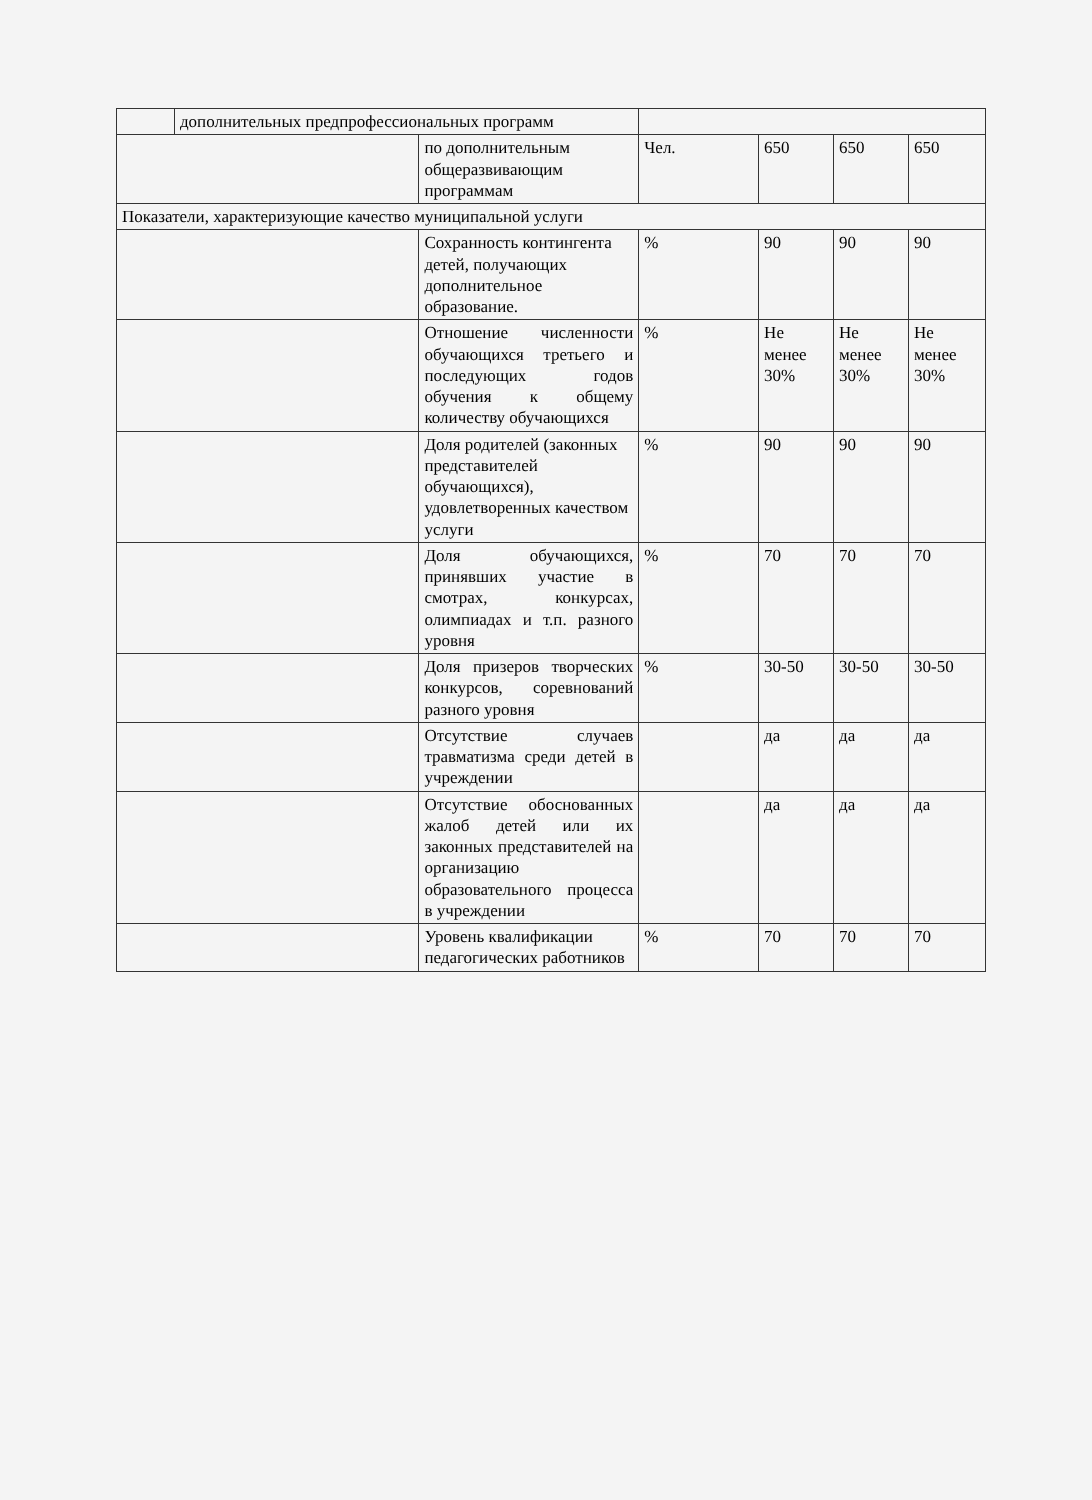| | дополнительных предпрофессиональных программ | | | | | |
| | | по дополнительным общеразвивающим программам | Чел. | 650 | 650 | 650 |
| Показатели, характеризующие качество муниципальной услуги | | | | | | |
| | | Сохранность контингента детей, получающих дополнительное образование. | % | 90 | 90 | 90 |
| | | Отношение численности обучающихся третьего и последующих годов обучения к общему количеству обучающихся | % | Не менее 30% | Не менее 30% | Не менее 30% |
| | | Доля родителей (законных представителей обучающихся), удовлетворенных качеством услуги | % | 90 | 90 | 90 |
| | | Доля обучающихся, принявших участие в смотрах, конкурсах, олимпиадах и т.п. разного уровня | % | 70 | 70 | 70 |
| | | Доля призеров творческих конкурсов, соревнований разного уровня | % | 30-50 | 30-50 | 30-50 |
| | | Отсутствие случаев травматизма среди детей в учреждении | | да | да | да |
| | | Отсутствие обоснованных жалоб детей или их законных представителей на организацию образовательного процесса в учреждении | | да | да | да |
| | | Уровень квалификации педагогических работников | % | 70 | 70 | 70 |